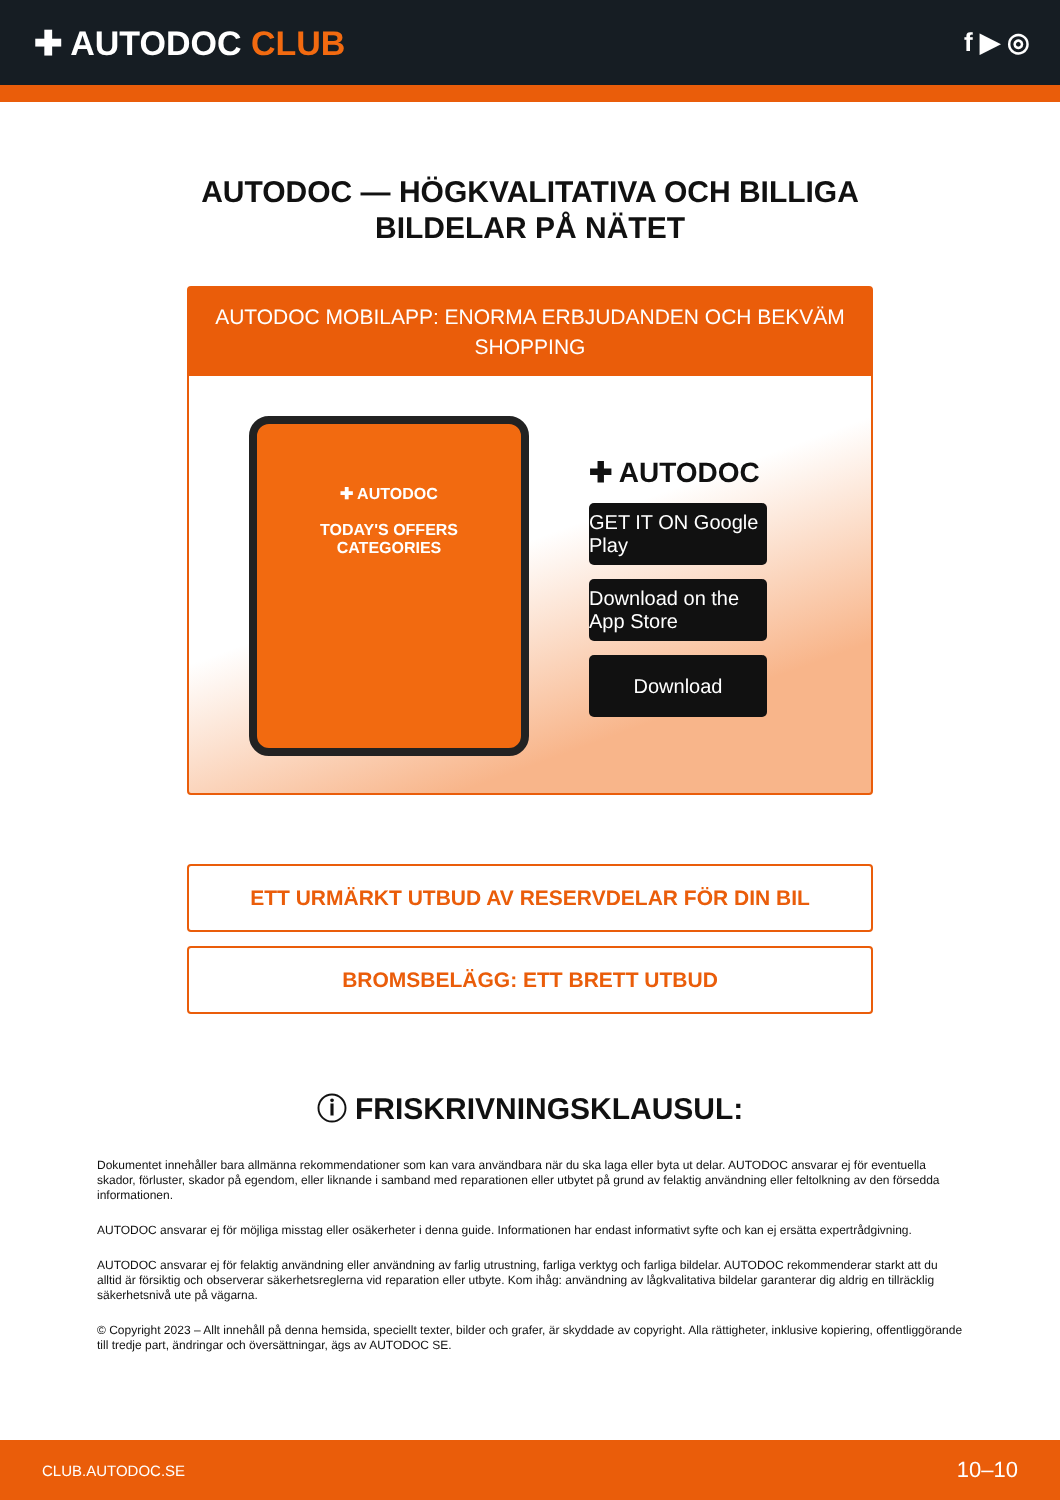✚ AUTODOC CLUB
f ▶ ◎
AUTODOC — HÖGKVALITATIVA OCH BILLIGA
BILDELAR PÅ NÄTET
AUTODOC MOBILAPP: ENORMA ERBJUDANDEN OCH BEKVÄM SHOPPING
✚ AUTODOC
TODAY'S OFFERS
CATEGORIES
✚ AUTODOC
GET IT ON Google Play
Download on the App Store
Download
ETT URMÄRKT UTBUD AV RESERVDELAR FÖR DIN BIL
BROMSBELÄGG: ETT BRETT UTBUD
ⓘ FRISKRIVNINGSKLAUSUL:
Dokumentet innehåller bara allmänna rekommendationer som kan vara användbara när du ska laga eller byta ut delar. AUTODOC ansvarar ej för eventuella skador, förluster, skador på egendom, eller liknande i samband med reparationen eller utbytet på grund av felaktig användning eller feltolkning av den försedda informationen.
AUTODOC ansvarar ej för möjliga misstag eller osäkerheter i denna guide. Informationen har endast informativt syfte och kan ej ersätta expertrådgivning.
AUTODOC ansvarar ej för felaktig användning eller användning av farlig utrustning, farliga verktyg och farliga bildelar. AUTODOC rekommenderar starkt att du alltid är försiktig och observerar säkerhetsreglerna vid reparation eller utbyte. Kom ihåg: användning av lågkvalitativa bildelar garanterar dig aldrig en tillräcklig säkerhetsnivå ute på vägarna.
© Copyright 2023 – Allt innehåll på denna hemsida, speciellt texter, bilder och grafer, är skyddade av copyright. Alla rättigheter, inklusive kopiering, offentliggörande till tredje part, ändringar och översättningar, ägs av AUTODOC SE.
CLUB.AUTODOC.SE 10–10